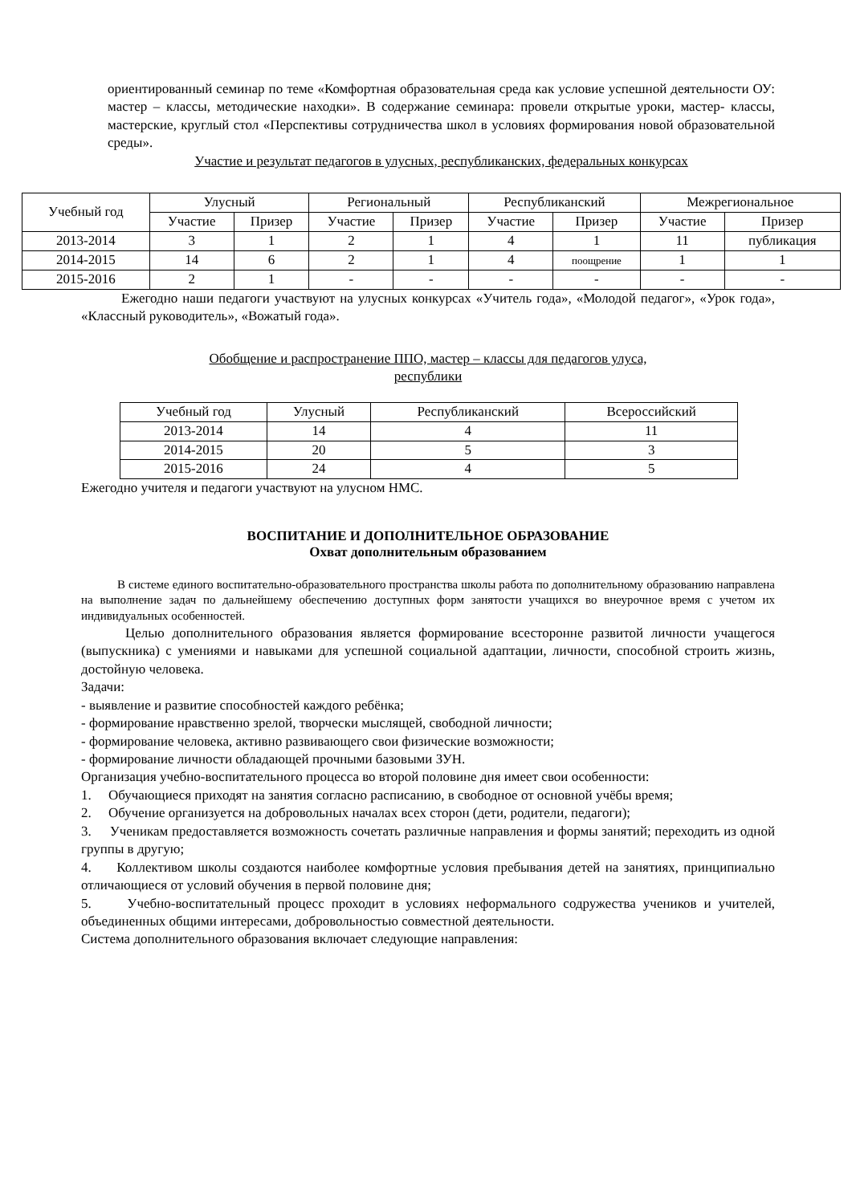ориентированный семинар по теме «Комфортная образовательная среда как условие успешной деятельности ОУ: мастер – классы, методические находки». В содержание семинара: провели открытые уроки, мастер- классы, мастерские, круглый стол «Перспективы сотрудничества школ в условиях формирования новой образовательной среды».
Участие и результат педагогов в улусных, республиканских, федеральных конкурсах
| Учебный год | Улусный | | Региональный | | Республиканский | | Межрегиональное | |
| --- | --- | --- | --- | --- | --- | --- | --- | --- |
| | Участие | Призер | Участие | Призер | Участие | Призер | Участие | Призер |
| 2013-2014 | 3 | 1 | 2 | 1 | 4 | 1 | 11 | публикация |
| 2014-2015 | 14 | 6 | 2 | 1 | 4 | поощрение | 1 | 1 |
| 2015-2016 | 2 | 1 | - | - | - | - | - | - |
Ежегодно наши педагоги участвуют на улусных конкурсах «Учитель года», «Молодой педагог», «Урок года», «Классный руководитель», «Вожатый года».
Обобщение и распространение ППО, мастер – классы для педагогов улуса,
республики
| Учебный год | Улусный | Республиканский | Всероссийский |
| --- | --- | --- | --- |
| 2013-2014 | 14 | 4 | 11 |
| 2014-2015 | 20 | 5 | 3 |
| 2015-2016 | 24 | 4 | 5 |
Ежегодно учителя и педагоги участвуют на улусном НМС.
ВОСПИТАНИЕ И ДОПОЛНИТЕЛЬНОЕ ОБРАЗОВАНИЕ
Охват дополнительным образованием
В системе единого воспитательно-образовательного пространства школы работа по дополнительному образованию направлена на выполнение задач по дальнейшему обеспечению доступных форм занятости учащихся во внеурочное время с учетом их индивидуальных особенностей.
Целью дополнительного образования является формирование всесторонне развитой личности учащегося (выпускника) с умениями и навыками для успешной социальной адаптации, личности, способной строить жизнь, достойную человека.
Задачи:
- выявление и развитие способностей каждого ребёнка;
- формирование нравственно зрелой, творчески мыслящей, свободной личности;
- формирование человека, активно развивающего свои физические возможности;
- формирование личности обладающей прочными базовыми ЗУН.
Организация учебно-воспитательного процесса во второй половине дня имеет свои особенности:
1. Обучающиеся приходят на занятия согласно расписанию, в свободное от основной учёбы время;
2. Обучение организуется на добровольных началах всех сторон (дети, родители, педагоги);
3. Ученикам предоставляется возможность сочетать различные направления и формы занятий; переходить из одной группы в другую;
4. Коллективом школы создаются наиболее комфортные условия пребывания детей на занятиях, принципиально отличающиеся от условий обучения в первой половине дня;
5. Учебно-воспитательный процесс проходит в условиях неформального содружества учеников и учителей, объединенных общими интересами, добровольностью совместной деятельности.
Система дополнительного образования включает следующие направления: